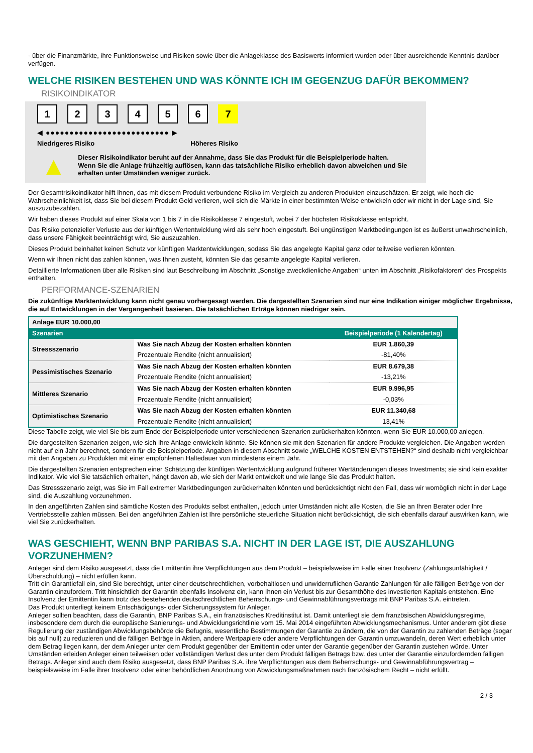- über die Finanzmärkte, ihre Funktionsweise und Risiken sowie über die Anlageklasse des Basiswerts informiert wurden oder über ausreichende Kenntnis darüber verfügen.
WELCHE RISIKEN BESTEHEN UND WAS KÖNNTE ICH IM GEGENZUG DAFÜR BEKOMMEN?
RISIKOINDIKATOR
123456 7
◀ ●●●●●●●●●●●●●●●●●●●●●●●●●● ▶
Niedrigeres Risiko Höheres Risiko
▲
Dieser Risikoindikator beruht auf der Annahme, dass Sie das Produkt für die Beispielperiode halten.
Wenn Sie die Anlage frühzeitig auflösen, kann das tatsächliche Risiko erheblich davon abweichen und Sie erhalten unter Umständen weniger zurück.
Der Gesamtrisikoindikator hilft Ihnen, das mit diesem Produkt verbundene Risiko im Vergleich zu anderen Produkten einzuschätzen. Er zeigt, wie hoch die Wahrscheinlichkeit ist, dass Sie bei diesem Produkt Geld verlieren, weil sich die Märkte in einer bestimmten Weise entwickeln oder wir nicht in der Lage sind, Sie auszuzubezahlen.
Wir haben dieses Produkt auf einer Skala von 1 bis 7 in die Risikoklasse 7 eingestuft, wobei 7 der höchsten Risikoklasse entspricht.
Das Risiko potenzieller Verluste aus der künftigen Wertentwicklung wird als sehr hoch eingestuft. Bei ungünstigen Marktbedingungen ist es äußerst unwahrscheinlich, dass unsere Fähigkeit beeinträchtigt wird, Sie auszuzahlen.
Dieses Produkt beinhaltet keinen Schutz vor künftigen Marktentwicklungen, sodass Sie das angelegte Kapital ganz oder teilweise verlieren könnten.
Wenn wir Ihnen nicht das zahlen können, was Ihnen zusteht, könnten Sie das gesamte angelegte Kapital verlieren.
Detaillierte Informationen über alle Risiken sind laut Beschreibung im Abschnitt „Sonstige zweckdienliche Angaben“ unten im Abschnitt „Risikofaktoren“ des Prospekts enthalten.
PERFORMANCE-SZENARIEN
Die zukünftige Marktentwicklung kann nicht genau vorhergesagt werden. Die dargestellten Szenarien sind nur eine Indikation einiger möglicher Ergebnisse, die auf Entwicklungen in der Vergangenheit basieren. Die tatsächlichen Erträge können niedriger sein.
| Anlage EUR 10.000,00 | | |
| --- | --- | --- |
| Szenarien | | Beispielperiode (1 Kalendertag) |
| Stressszenario | Was Sie nach Abzug der Kosten erhalten könnten | EUR 1.860,39 |
| | Prozentuale Rendite (nicht annualisiert) | -81,40% |
| Pessimistisches Szenario | Was Sie nach Abzug der Kosten erhalten könnten | EUR 8.679,38 |
| | Prozentuale Rendite (nicht annualisiert) | -13,21% |
| Mittleres Szenario | Was Sie nach Abzug der Kosten erhalten könnten | EUR 9.996,95 |
| | Prozentuale Rendite (nicht annualisiert) | -0,03% |
| Optimistisches Szenario | Was Sie nach Abzug der Kosten erhalten könnten | EUR 11.340,68 |
| | Prozentuale Rendite (nicht annualisiert) | 13,41% |
Diese Tabelle zeigt, wie viel Sie bis zum Ende der Beispielperiode unter verschiedenen Szenarien zurückerhalten könnten, wenn Sie EUR 10.000,00 anlegen.
Die dargestellten Szenarien zeigen, wie sich Ihre Anlage entwickeln könnte. Sie können sie mit den Szenarien für andere Produkte vergleichen. Die Angaben werden nicht auf ein Jahr berechnet, sondern für die Beispielperiode. Angaben in diesem Abschnitt sowie „WELCHE KOSTEN ENTSTEHEN?“ sind deshalb nicht vergleichbar mit den Angaben zu Produkten mit einer empfohlenen Haltedauer von mindestens einem Jahr.
Die dargestellten Szenarien entsprechen einer Schätzung der künftigen Wertentwicklung aufgrund früherer Wertänderungen dieses Investments; sie sind kein exakter Indikator. Wie viel Sie tatsächlich erhalten, hängt davon ab, wie sich der Markt entwickelt und wie lange Sie das Produkt halten.
Das Stressszenario zeigt, was Sie im Fall extremer Marktbedingungen zurückerhalten könnten und berücksichtigt nicht den Fall, dass wir womöglich nicht in der Lage sind, die Auszahlung vorzunehmen.
In den angeführten Zahlen sind sämtliche Kosten des Produkts selbst enthalten, jedoch unter Umständen nicht alle Kosten, die Sie an Ihren Berater oder Ihre Vertriebsstelle zahlen müssen. Bei den angeführten Zahlen ist Ihre persönliche steuerliche Situation nicht berücksichtigt, die sich ebenfalls darauf auswirken kann, wie viel Sie zurückerhalten.
WAS GESCHIEHT, WENN BNP PARIBAS S.A. NICHT IN DER LAGE IST, DIE AUSZAHLUNG VORZUNEHMEN?
Anleger sind dem Risiko ausgesetzt, dass die Emittentin ihre Verpflichtungen aus dem Produkt – beispielsweise im Falle einer Insolvenz (Zahlungsunfähigkeit / Überschuldung) – nicht erfüllen kann.
Tritt ein Garantiefall ein, sind Sie berechtigt, unter einer deutschrechtlichen, vorbehaltlosen und unwiderruflichen Garantie Zahlungen für alle fälligen Beträge von der Garantin einzufordern. Tritt hinsichtlich der Garantin ebenfalls Insolvenz ein, kann Ihnen ein Verlust bis zur Gesamthöhe des investierten Kapitals entstehen. Eine Insolvenz der Emittentin kann trotz des bestehenden deutschrechtlichen Beherrschungs- und Gewinnabführungsvertrags mit BNP Paribas S.A. eintreten.
Das Produkt unterliegt keinem Entschädigungs- oder Sicherungssystem für Anleger.
Anleger sollten beachten, dass die Garantin, BNP Paribas S.A., ein französisches Kreditinstitut ist. Damit unterliegt sie dem französischen Abwicklungsregime, insbesondere dem durch die europäische Sanierungs- und Abwicklungsrichtlinie vom 15. Mai 2014 eingeführten Abwicklungsmechanismus. Unter anderem gibt diese Regulierung der zuständigen Abwicklungsbehörde die Befugnis, wesentliche Bestimmungen der Garantie zu ändern, die von der Garantin zu zahlenden Beträge (sogar bis auf null) zu reduzieren und die fälligen Beträge in Aktien, andere Wertpapiere oder andere Verpflichtungen der Garantin umzuwandeln, deren Wert erheblich unter dem Betrag liegen kann, der dem Anleger unter dem Produkt gegenüber der Emittentin oder unter der Garantie gegenüber der Garantin zustehen würde. Unter Umständen erleiden Anleger einen teilweisen oder vollständigen Verlust des unter dem Produkt fälligen Betrags bzw. des unter der Garantie einzufordernden fälligen Betrags. Anleger sind auch dem Risiko ausgesetzt, dass BNP Paribas S.A. ihre Verpflichtungen aus dem Beherrschungs- und Gewinnabführungsvertrag – beispielsweise im Falle ihrer Insolvenz oder einer behördlichen Anordnung von Abwicklungsmaßnahmen nach französischem Recht – nicht erfüllt.
2 / 3